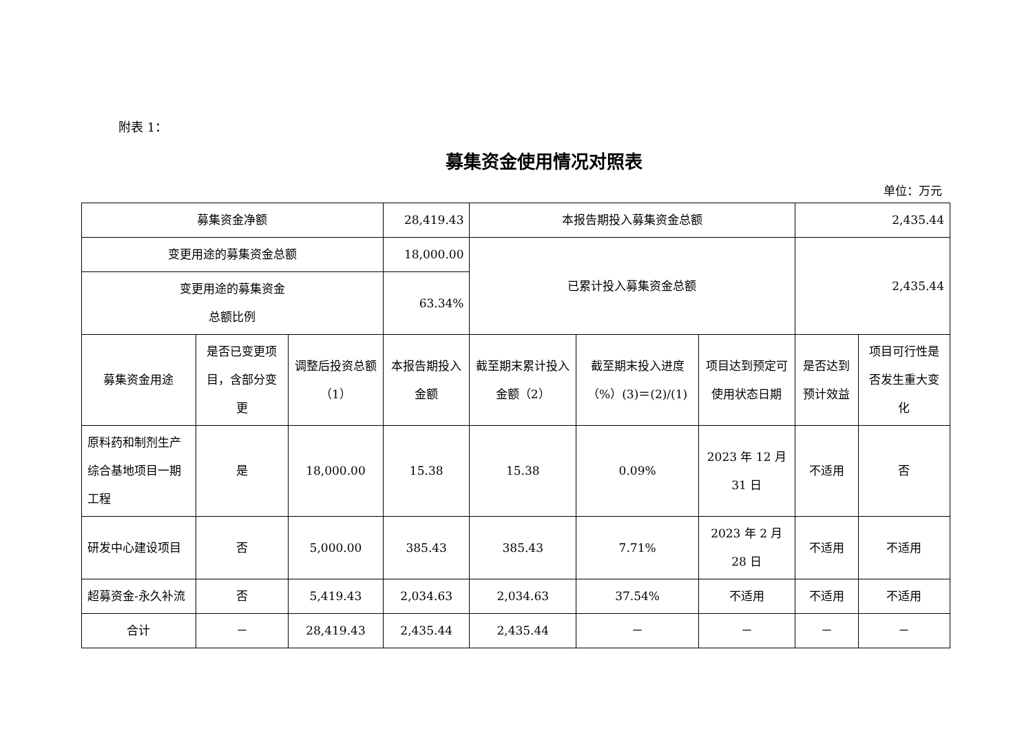附表 1：
募集资金使用情况对照表
单位：万元
| 募集资金净额 | | | 28,419.43 | 本报告期投入募集资金总额 | | | 2,435.44 | |
| 变更用途的募集资金总额 | | | 18,000.00 | 已累计投入募集资金总额 | | | 2,435.44 | |
| 变更用途的募集资金 总额比例 | | | 63.34% | | | | | |
| 募集资金用途 | 是否已变更项目，含部分变更 | 调整后投资总额（1） | 本报告期投入金额 | 截至期末累计投入金额（2） | 截至期末投入进度（%）(3)＝(2)/(1) | 项目达到预定可使用状态日期 | 是否达到预计效益 | 项目可行性是否发生重大变化 |
| 原料药和制剂生产综合基地项目一期工程 | 是 | 18,000.00 | 15.38 | 15.38 | 0.09% | 2023 年 12 月 31 日 | 不适用 | 否 |
| 研发中心建设项目 | 否 | 5,000.00 | 385.43 | 385.43 | 7.71% | 2023 年 2 月 28 日 | 不适用 | 不适用 |
| 超募资金-永久补流 | 否 | 5,419.43 | 2,034.63 | 2,034.63 | 37.54% | 不适用 | 不适用 | 不适用 |
| 合计 | － | 28,419.43 | 2,435.44 | 2,435.44 | － | － | － | － |